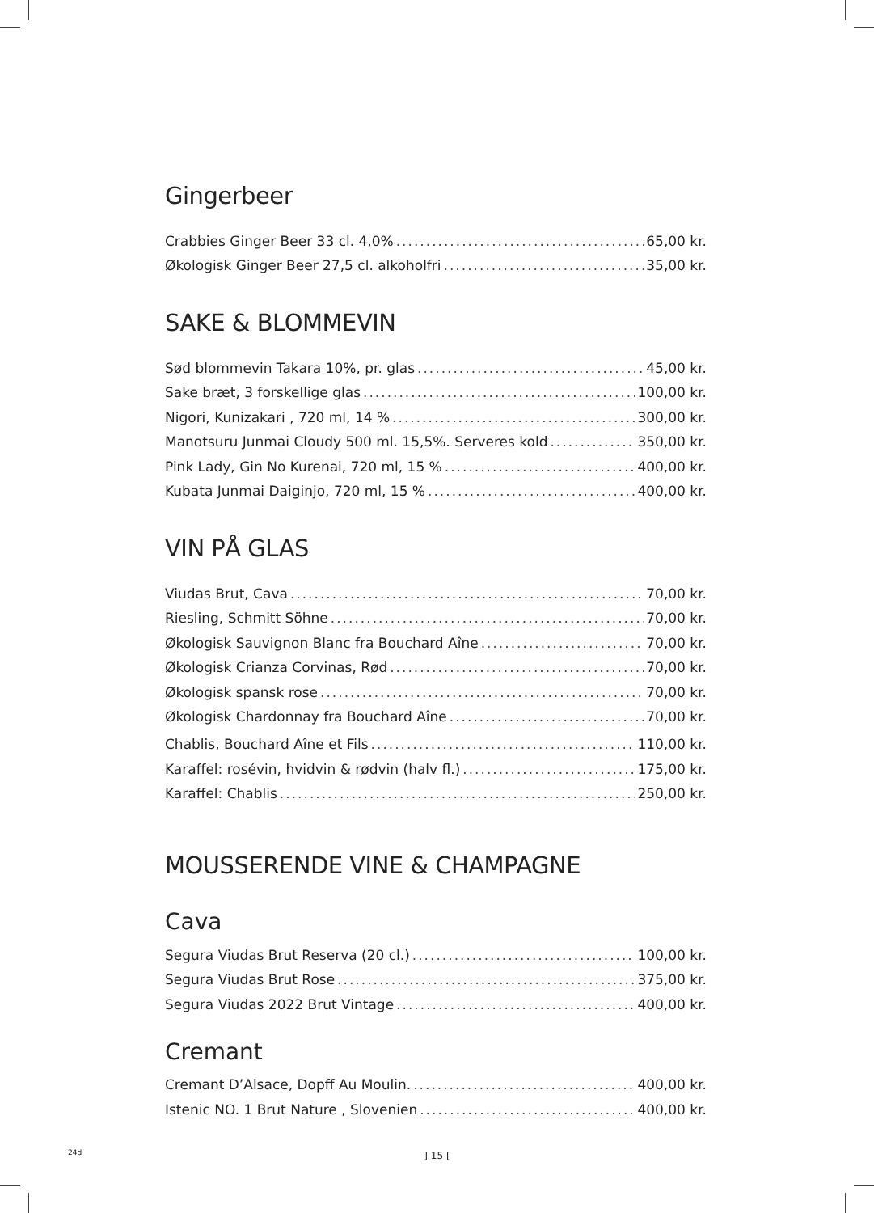Gingerbeer
Crabbies Ginger Beer 33 cl. 4,0% 65,00 kr.
Økologisk Ginger Beer 27,5 cl. alkoholfri 35,00 kr.
SAKE & BLOMMEVIN
Sød blommevin Takara 10%, pr. glas 45,00 kr.
Sake bræt, 3 forskellige glas 100,00 kr.
Nigori, Kunizakari , 720 ml, 14 % 300,00 kr.
Manotsuru Junmai Cloudy 500 ml. 15,5%. Serveres kold 350,00 kr.
Pink Lady, Gin No Kurenai, 720 ml, 15 % 400,00 kr.
Kubata Junmai Daiginjo, 720 ml, 15 % 400,00 kr.
VIN PÅ GLAS
Viudas Brut, Cava 70,00 kr.
Riesling, Schmitt Söhne 70,00 kr.
Økologisk Sauvignon Blanc fra Bouchard Aîne 70,00 kr.
Økologisk Crianza Corvinas, Rød 70,00 kr.
Økologisk spansk rose 70,00 kr.
Økologisk Chardonnay fra Bouchard Aîne 70,00 kr.
Chablis, Bouchard Aîne et Fils 110,00 kr.
Karaffel: rosévin, hvidvin & rødvin (halv fl.) 175,00 kr.
Karaffel: Chablis 250,00 kr.
MOUSSERENDE VINE & CHAMPAGNE
Cava
Segura Viudas Brut Reserva (20 cl.) 100,00 kr.
Segura Viudas Brut Rose 375,00 kr.
Segura Viudas 2022 Brut Vintage 400,00 kr.
Cremant
Cremant D’Alsace, Dopff Au Moulin. 400,00 kr.
Istenic NO. 1 Brut Nature , Slovenien 400,00 kr.
24d
] 15 [